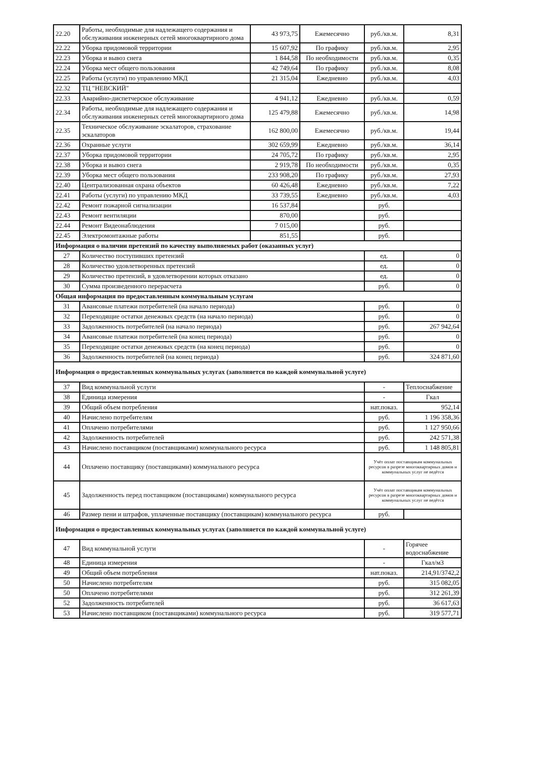| 22.20 | Работы, необходимые для надлежащего содержания и обслуживания инженерных сетей многоквартирного дома | 43 973,75 | Ежемесячно | руб./кв.м. | 8,31 |
| 22.22 | Уборка придомовой территории | 15 607,92 | По графику | руб./кв.м. | 2,95 |
| 22.23 | Уборка и вывоз снега | 1 844,58 | По необходимости | руб./кв.м. | 0,35 |
| 22.24 | Уборка мест общего пользования | 42 749,64 | По графику | руб./кв.м. | 8,08 |
| 22.25 | Работы (услуги) по управлению МКД | 21 315,04 | Ежедневно | руб./кв.м. | 4,03 |
| 22.32 | ТЦ "НЕВСКИЙ" | | | | |
| 22.33 | Аварийно-диспетчерское обслуживание | 4 941,12 | Ежедневно | руб./кв.м. | 0,59 |
| 22.34 | Работы, необходимые для надлежащего содержания и обслуживания инженерных сетей многоквартирного дома | 125 479,88 | Ежемесячно | руб./кв.м. | 14,98 |
| 22.35 | Техническое обслуживание эскалаторов, страхование эскалаторов | 162 800,00 | Ежемесячно | руб./кв.м. | 19,44 |
| 22.36 | Охранные услуги | 302 659,99 | Ежедневно | руб./кв.м. | 36,14 |
| 22.37 | Уборка придомовой территории | 24 705,72 | По графику | руб./кв.м. | 2,95 |
| 22.38 | Уборка и вывоз снега | 2 919,78 | По необходимости | руб./кв.м. | 0,35 |
| 22.39 | Уборка мест общего пользования | 233 908,20 | По графику | руб./кв.м. | 27,93 |
| 22.40 | Централизованная охрана объектов | 60 426,48 | Ежедневно | руб./кв.м. | 7,22 |
| 22.41 | Работы (услуги) по управлению МКД | 33 739,55 | Ежедневно | руб./кв.м. | 4,03 |
| 22.42 | Ремонт пожарной сигнализации | 16 537,84 | | руб. | |
| 22.43 | Ремонт вентиляции | 870,00 | | руб. | |
| 22.44 | Ремонт Видеонаблюдения | 7 015,00 | | руб. | |
| 22.45 | Электромонтажные работы | 851,55 | | руб. | |
| Информация о наличии претензий по качеству выполняемых работ (оказанных услуг) | | | | | |
| 27 | Количество поступивших претензий | | | ед. | 0 |
| 28 | Количество удовлетворенных претензий | | | ед. | 0 |
| 29 | Количество претензий, в удовлетворении которых отказано | | | ед. | 0 |
| 30 | Сумма произведенного перерасчета | | | руб. | 0 |
| Общая информация по предоставленным коммунальным услугам | | | | | |
| 31 | Авансовые платежи потребителей (на начало периода) | | | руб. | 0 |
| 32 | Переходящие остатки денежных средств (на начало периода) | | | руб. | 0 |
| 33 | Задолженность потребителей (на начало периода) | | | руб. | 267 942,64 |
| 34 | Авансовые платежи потребителей (на конец периода) | | | руб. | 0 |
| 35 | Переходящие остатки денежных средств (на конец периода) | | | руб. | 0 |
| 36 | Задолженность потребителей (на конец периода) | | | руб. | 324 871,60 |
| Информация о предоставленных коммунальных услугах (заполняется по каждой коммунальной услуге) | | | | | |
| 37 | Вид коммунальной услуги | | | - | Теплоснабжение |
| 38 | Единица измерения | | | - | Гкал |
| 39 | Общий объем потребления | | | нат.показ. | 952,14 |
| 40 | Начислено потребителям | | | руб. | 1 196 358,36 |
| 41 | Оплачено потребителями | | | руб. | 1 127 950,66 |
| 42 | Задолженность потребителей | | | руб. | 242 571,38 |
| 43 | Начислено поставщиком (поставщиками) коммунального ресурса | | | руб. | 1 148 805,81 |
| 44 | Оплачено поставщику (поставщиками) коммунального ресурса | | | Учёт оплат поставщикам коммунальных ресурсов в разрезе многоквартирных домов и коммунальных услуг не ведётся | |
| 45 | Задолженность перед поставщиком (поставщиками) коммунального ресурса | | | Учёт оплат поставщикам коммунальных ресурсов в разрезе многоквартирных домов и коммунальных услуг не ведётся | |
| 46 | Размер пени и штрафов, уплаченные поставщику (поставщикам) коммунального ресурса | | | руб. | |
| Информация о предоставленных коммунальных услугах (заполняется по каждой коммунальной услуге) | | | | | |
| 47 | Вид коммунальной услуги | | | - | Горячее водоснабжение |
| 48 | Единица измерения | | | - | Гкал/м3 |
| 49 | Общий объем потребления | | | нат.показ. | 214,91/3742,2 |
| 50 | Начислено потребителям | | | руб. | 315 082,05 |
| 50 | Оплачено потребителями | | | руб. | 312 261,39 |
| 52 | Задолженность потребителей | | | руб. | 36 617,63 |
| 53 | Начислено поставщиком (поставщиками) коммунального ресурса | | | руб. | 319 577,71 |